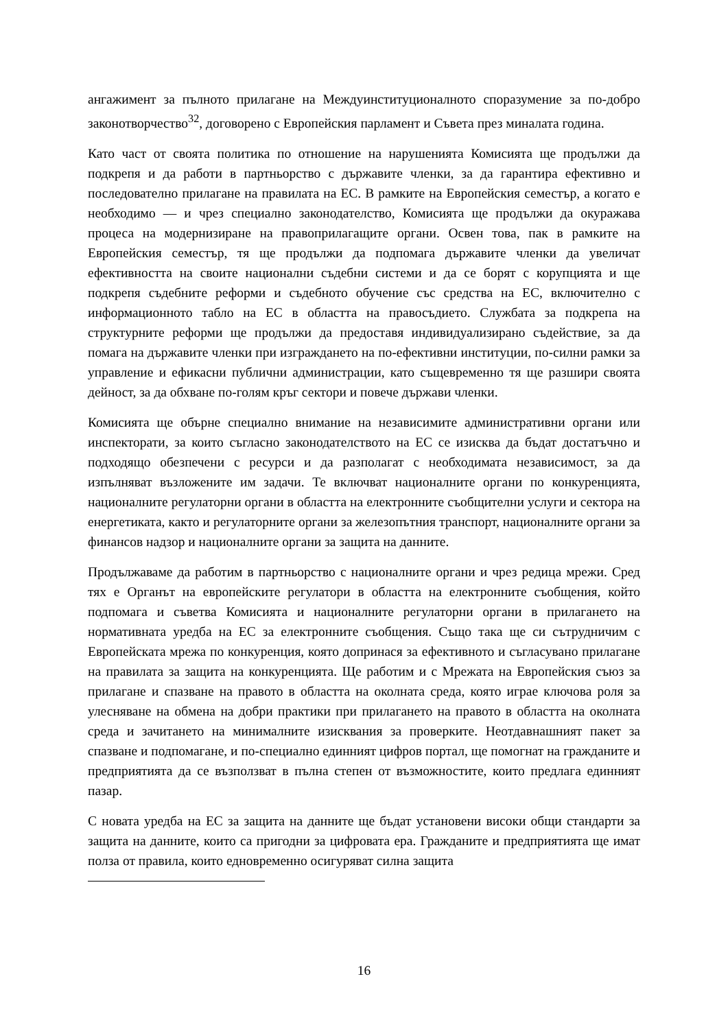ангажимент за пълното прилагане на Междуинституционалното споразумение за по-добро законотворчество<sup>32</sup>, договорено с Европейския парламент и Съвета през миналата година.
Като част от своята политика по отношение на нарушенията Комисията ще продължи да подкрепя и да работи в партньорство с държавите членки, за да гарантира ефективно и последователно прилагане на правилата на ЕС. В рамките на Европейския семестър, а когато е необходимо — и чрез специално законодателство, Комисията ще продължи да окуражава процеса на модернизиране на правоприлагащите органи. Освен това, пак в рамките на Европейския семестър, тя ще продължи да подпомага държавите членки да увеличат ефективността на своите национални съдебни системи и да се борят с корупцията и ще подкрепя съдебните реформи и съдебното обучение със средства на ЕС, включително с информационното табло на ЕС в областта на правосъдието. Службата за подкрепа на структурните реформи ще продължи да предоставя индивидуализирано съдействие, за да помага на държавите членки при изграждането на по-ефективни институции, по-силни рамки за управление и ефикасни публични администрации, като същевременно тя ще разшири своята дейност, за да обхване по-голям кръг сектори и повече държави членки.
Комисията ще обърне специално внимание на независимите административни органи или инспекторати, за които съгласно законодателството на ЕС се изисква да бъдат достатъчно и подходящо обезпечени с ресурси и да разполагат с необходимата независимост, за да изпълняват възложените им задачи. Те включват националните органи по конкуренцията, националните регулаторни органи в областта на електронните съобщителни услуги и сектора на енергетиката, както и регулаторните органи за железопътния транспорт, националните органи за финансов надзор и националните органи за защита на данните.
Продължаваме да работим в партньорство с националните органи и чрез редица мрежи. Сред тях е Органът на европейските регулатори в областта на електронните съобщения, който подпомага и съветва Комисията и националните регулаторни органи в прилагането на нормативната уредба на ЕС за електронните съобщения. Също така ще си сътрудничим с Европейската мрежа по конкуренция, която допринася за ефективното и съгласувано прилагане на правилата за защита на конкуренцията. Ще работим и с Мрежата на Европейския съюз за прилагане и спазване на правото в областта на околната среда, която играе ключова роля за улесняване на обмена на добри практики при прилагането на правото в областта на околната среда и зачитането на минималните изисквания за проверките. Неотдавнашният пакет за спазване и подпомагане, и по-специално единният цифров портал, ще помогнат на гражданите и предприятията да се възползват в пълна степен от възможностите, които предлага единният пазар.
С новата уредба на ЕС за защита на данните ще бъдат установени високи общи стандарти за защита на данните, които са пригодни за цифровата ера. Гражданите и предприятията ще имат полза от правила, които едновременно осигуряват силна защита
16